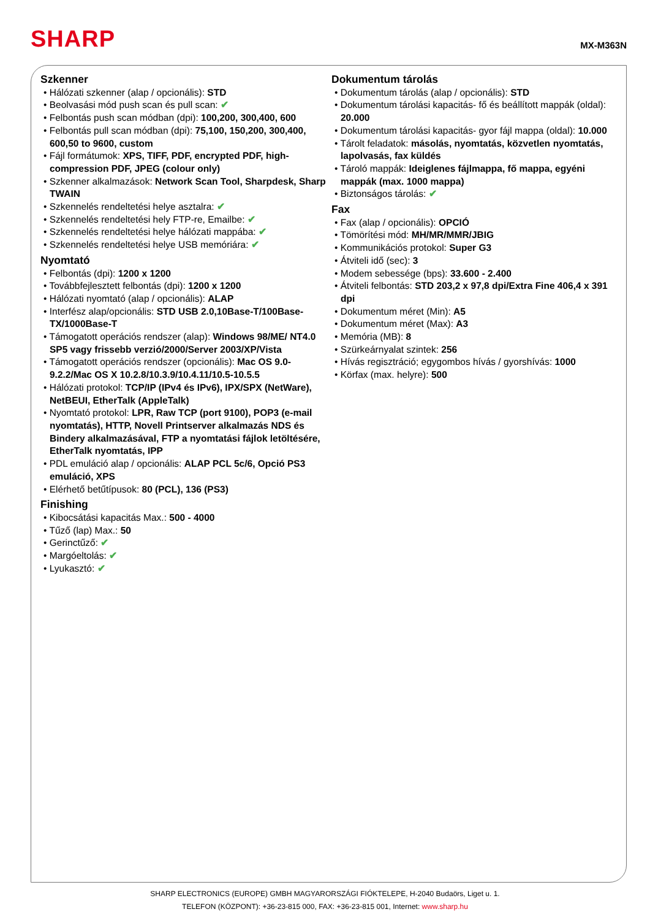SHARP
MX-M363N
Szkenner
• Hálózati szkenner (alap / opcionális): STD
• Beolvasási mód push scan és pull scan: ✔
• Felbontás push scan módban (dpi): 100,200, 300,400, 600
• Felbontás pull scan módban (dpi): 75,100, 150,200, 300,400, 600,50 to 9600, custom
• Fájl formátumok: XPS, TIFF, PDF, encrypted PDF, high-compression PDF, JPEG (colour only)
• Szkenner alkalmazások: Network Scan Tool, Sharpdesk, Sharp TWAIN
• Szkennelés rendeltetési helye asztalra: ✔
• Szkennelés rendeltetési hely FTP-re, Emailbe: ✔
• Szkennelés rendeltetési helye hálózati mappába: ✔
• Szkennelés rendeltetési helye USB memóriára: ✔
Nyomtató
• Felbontás (dpi): 1200 x 1200
• Továbbfejlesztett felbontás (dpi): 1200 x 1200
• Hálózati nyomtató (alap / opcionális): ALAP
• Interfész alap/opcionális: STD USB 2.0,10Base-T/100Base-TX/1000Base-T
• Támogatott operációs rendszer (alap): Windows 98/ME/ NT4.0 SP5 vagy frissebb verzió/2000/Server 2003/XP/Vista
• Támogatott operációs rendszer (opcionális): Mac OS 9.0-9.2.2/Mac OS X 10.2.8/10.3.9/10.4.11/10.5-10.5.5
• Hálózati protokol: TCP/IP (IPv4 és IPv6), IPX/SPX (NetWare), NetBEUI, EtherTalk (AppleTalk)
• Nyomtató protokol: LPR, Raw TCP (port 9100), POP3 (e-mail nyomtatás), HTTP, Novell Printserver alkalmazás NDS és Bindery alkalmazásával, FTP a nyomtatási fájlok letöltésére, EtherTalk nyomtatás, IPP
• PDL emuláció alap / opcionális: ALAP PCL 5c/6, Opció PS3 emuláció, XPS
• Elérhető betűtípusok: 80 (PCL), 136 (PS3)
Finishing
• Kibocsátási kapacitás Max.: 500 - 4000
• Tűző (lap) Max.: 50
• Gerinctűző: ✔
• Margóeltolás: ✔
• Lyukasztó: ✔
Dokumentum tárolás
• Dokumentum tárolás (alap / opcionális): STD
• Dokumentum tárolási kapacitás- fő és beállított mappák (oldal): 20.000
• Dokumentum tárolási kapacitás- gyor fájl mappa (oldal): 10.000
• Tárolt feladatok: másolás, nyomtatás, közvetlen nyomtatás, lapolvasás, fax küldés
• Tároló mappák: Ideiglenes fájlmappa, fő mappa, egyéni mappák (max. 1000 mappa)
• Biztonságos tárolás: ✔
Fax
• Fax (alap / opcionális): OPCIÓ
• Tömörítési mód: MH/MR/MMR/JBIG
• Kommunikációs protokol: Super G3
• Átviteli idő (sec): 3
• Modem sebessége (bps): 33.600 - 2.400
• Átviteli felbontás: STD 203,2 x 97,8 dpi/Extra Fine 406,4 x 391 dpi
• Dokumentum méret (Min): A5
• Dokumentum méret (Max): A3
• Memória (MB): 8
• Szürkeárnyalat szintek: 256
• Hívás regisztráció; egygombos hívás / gyorshívás: 1000
• Körfax (max. helyre): 500
SHARP ELECTRONICS (EUROPE) GMBH MAGYARORSZÁGI FIÓKTELEPE, H-2040 Budaörs, Liget u. 1.
TELEFON (KÖZPONT): +36-23-815 000, FAX: +36-23-815 001, Internet: www.sharp.hu